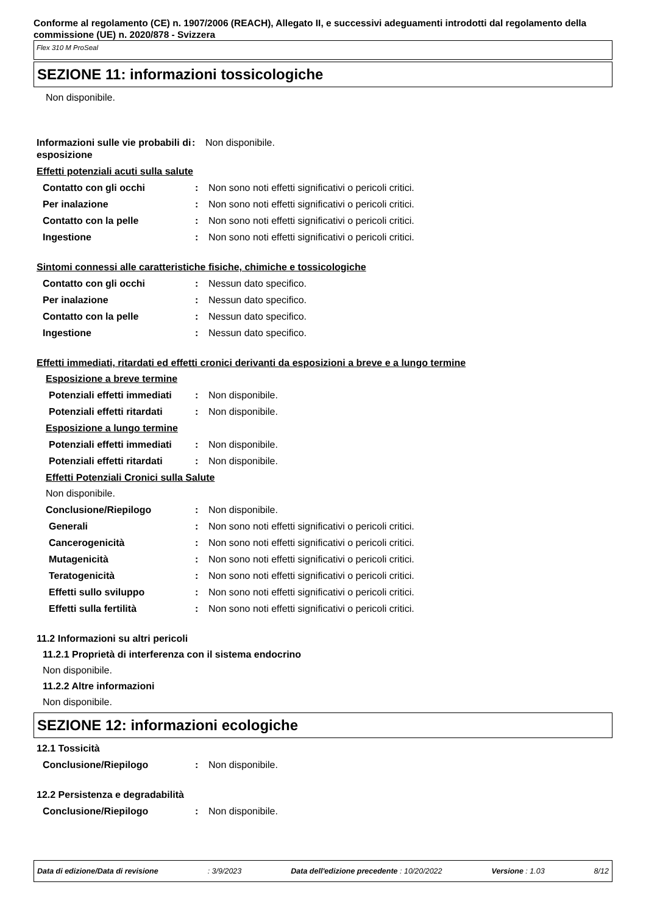Conforme al regolamento (CE) n. 1907/2006 (REACH), Allegato II, e successivi adeguamenti introdotti dal regolamento della commissione (UE) n. 2020/878 - Svizzera
Flex 310 M ProSeal
SEZIONE 11: informazioni tossicologiche
Non disponibile.
Informazioni sulle vie probabili di esposizione
: Non disponibile.
Effetti potenziali acuti sulla salute
Contatto con gli occhi : Non sono noti effetti significativi o pericoli critici.
Per inalazione : Non sono noti effetti significativi o pericoli critici.
Contatto con la pelle : Non sono noti effetti significativi o pericoli critici.
Ingestione : Non sono noti effetti significativi o pericoli critici.
Sintomi connessi alle caratteristiche fisiche, chimiche e tossicologiche
Contatto con gli occhi : Nessun dato specifico.
Per inalazione : Nessun dato specifico.
Contatto con la pelle : Nessun dato specifico.
Ingestione : Nessun dato specifico.
Effetti immediati, ritardati ed effetti cronici derivanti da esposizioni a breve e a lungo termine
Esposizione a breve termine
Potenziali effetti immediati
: Non disponibile.
Potenziali effetti ritardati
: Non disponibile.
Esposizione a lungo termine
Potenziali effetti immediati
: Non disponibile.
Potenziali effetti ritardati
: Non disponibile.
Effetti Potenziali Cronici sulla Salute
Non disponibile.
Conclusione/Riepilogo : Non disponibile.
Generali : Non sono noti effetti significativi o pericoli critici.
Cancerogenicità : Non sono noti effetti significativi o pericoli critici.
Mutagenicità : Non sono noti effetti significativi o pericoli critici.
Teratogenicità : Non sono noti effetti significativi o pericoli critici.
Effetti sullo sviluppo : Non sono noti effetti significativi o pericoli critici.
Effetti sulla fertilità : Non sono noti effetti significativi o pericoli critici.
11.2 Informazioni su altri pericoli
11.2.1 Proprietà di interferenza con il sistema endocrino
Non disponibile.
11.2.2 Altre informazioni
Non disponibile.
SEZIONE 12: informazioni ecologiche
12.1 Tossicità
Conclusione/Riepilogo : Non disponibile.
12.2 Persistenza e degradabilità
Conclusione/Riepilogo : Non disponibile.
Data di edizione/Data di revisione: 3/9/2023 Data dell'edizione precedente : 10/20/2022 Versione : 1.03 8/12